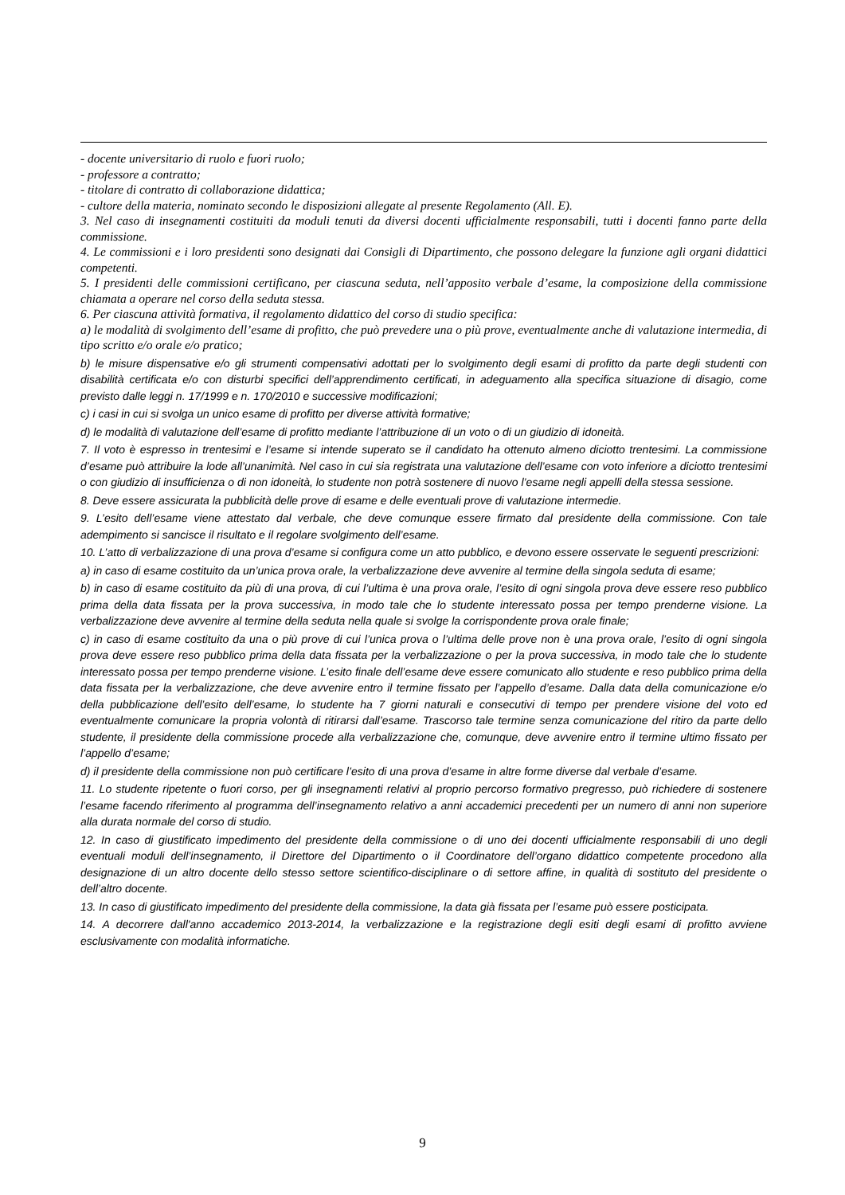- docente universitario di ruolo e fuori ruolo;
- professore a contratto;
- titolare di contratto di collaborazione didattica;
- cultore della materia, nominato secondo le disposizioni allegate al presente Regolamento (All. E).
3. Nel caso di insegnamenti costituiti da moduli tenuti da diversi docenti ufficialmente responsabili, tutti i docenti fanno parte della commissione.
4. Le commissioni e i loro presidenti sono designati dai Consigli di Dipartimento, che possono delegare la funzione agli organi didattici competenti.
5. I presidenti delle commissioni certificano, per ciascuna seduta, nell’apposito verbale d’esame, la composizione della commissione chiamata a operare nel corso della seduta stessa.
6. Per ciascuna attività formativa, il regolamento didattico del corso di studio specifica:
a) le modalità di svolgimento dell’esame di profitto, che può prevedere una o più prove, eventualmente anche di valutazione intermedia, di tipo scritto e/o orale e/o pratico;
b) le misure dispensative e/o gli strumenti compensativi adottati per lo svolgimento degli esami di profitto da parte degli studenti con disabilità certificata e/o con disturbi specifici dell’apprendimento certificati, in adeguamento alla specifica situazione di disagio, come previsto dalle leggi n. 17/1999 e n. 170/2010 e successive modificazioni;
c) i casi in cui si svolga un unico esame di profitto per diverse attività formative;
d) le modalità di valutazione dell’esame di profitto mediante l’attribuzione di un voto o di un giudizio di idoneità.
7. Il voto è espresso in trentesimi e l’esame si intende superato se il candidato ha ottenuto almeno diciotto trentesimi. La commissione d’esame può attribuire la lode all’unanimità. Nel caso in cui sia registrata una valutazione dell’esame con voto inferiore a diciotto trentesimi o con giudizio di insufficienza o di non idoneità, lo studente non potrà sostenere di nuovo l’esame negli appelli della stessa sessione.
8. Deve essere assicurata la pubblicità delle prove di esame e delle eventuali prove di valutazione intermedie.
9. L’esito dell’esame viene attestato dal verbale, che deve comunque essere firmato dal presidente della commissione. Con tale adempimento si sancisce il risultato e il regolare svolgimento dell’esame.
10. L’atto di verbalizzazione di una prova d’esame si configura come un atto pubblico, e devono essere osservate le seguenti prescrizioni:
a) in caso di esame costituito da un’unica prova orale, la verbalizzazione deve avvenire al termine della singola seduta di esame;
b) in caso di esame costituito da più di una prova, di cui l’ultima è una prova orale, l’esito di ogni singola prova deve essere reso pubblico prima della data fissata per la prova successiva, in modo tale che lo studente interessato possa per tempo prenderne visione. La verbalizzazione deve avvenire al termine della seduta nella quale si svolge la corrispondente prova orale finale;
c) in caso di esame costituito da una o più prove di cui l’unica prova o l’ultima delle prove non è una prova orale, l’esito di ogni singola prova deve essere reso pubblico prima della data fissata per la verbalizzazione o per la prova successiva, in modo tale che lo studente interessato possa per tempo prenderne visione. L’esito finale dell’esame deve essere comunicato allo studente e reso pubblico prima della data fissata per la verbalizzazione, che deve avvenire entro il termine fissato per l’appello d’esame. Dalla data della comunicazione e/o della pubblicazione dell’esito dell’esame, lo studente ha 7 giorni naturali e consecutivi di tempo per prendere visione del voto ed eventualmente comunicare la propria volontà di ritirarsi dall’esame. Trascorso tale termine senza comunicazione del ritiro da parte dello studente, il presidente della commissione procede alla verbalizzazione che, comunque, deve avvenire entro il termine ultimo fissato per l’appello d’esame;
d) il presidente della commissione non può certificare l’esito di una prova d’esame in altre forme diverse dal verbale d’esame.
11. Lo studente ripetente o fuori corso, per gli insegnamenti relativi al proprio percorso formativo pregresso, può richiedere di sostenere l’esame facendo riferimento al programma dell’insegnamento relativo a anni accademici precedenti per un numero di anni non superiore alla durata normale del corso di studio.
12. In caso di giustificato impedimento del presidente della commissione o di uno dei docenti ufficialmente responsabili di uno degli eventuali moduli dell’insegnamento, il Direttore del Dipartimento o il Coordinatore dell’organo didattico competente procedono alla designazione di un altro docente dello stesso settore scientifico-disciplinare o di settore affine, in qualità di sostituto del presidente o dell’altro docente.
13. In caso di giustificato impedimento del presidente della commissione, la data già fissata per l’esame può essere posticipata.
14. A decorrere dall'anno accademico 2013-2014, la verbalizzazione e la registrazione degli esiti degli esami di profitto avviene esclusivamente con modalità informatiche.
9